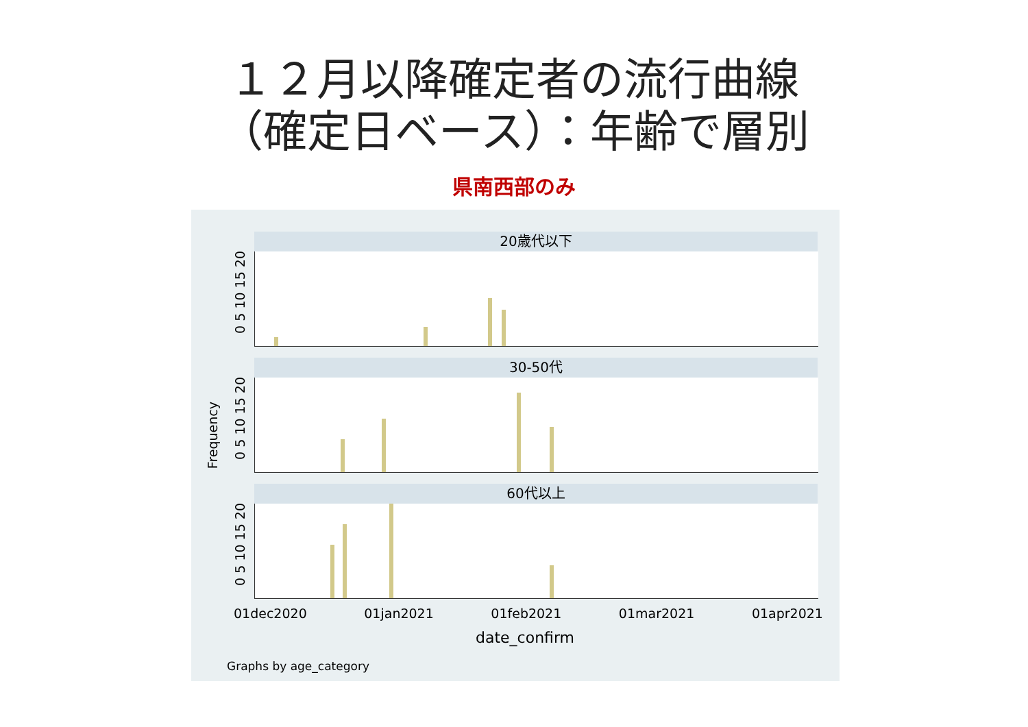１２月以降確定者の流行曲線
（確定日ベース）：年齢で層別
県南西部のみ
20歳代以下
30-50代
60代以上
Frequency
0 5 10 15 20
0 5 10 15 20
0 5 10 15 20
01dec2020 01jan2021 01feb2021 01mar2021 01apr2021
date_confirm
Graphs by age_category